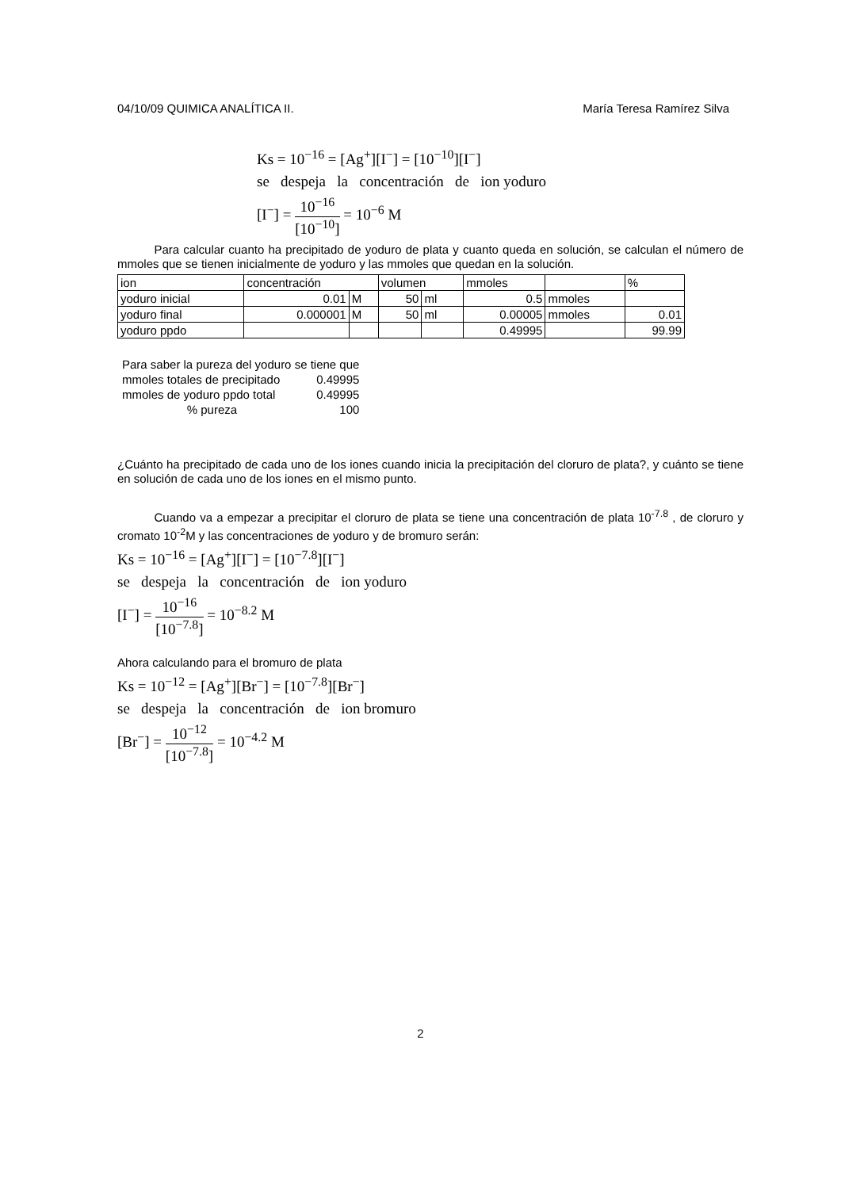04/10/09 QUIMICA ANALÍTICA II. María Teresa Ramírez Silva
Ks = 10<sup>−16</sup> = [Ag<sup>+</sup>][I<sup>−</sup>] = [10<sup>−10</sup>][I<sup>−</sup>]
se despeja la concentración de ion yoduro
[I<sup>−</sup>] = 10<sup>−16</sup> [10<sup>−10</sup>] = 10<sup>−6</sup> M
Para calcular cuanto ha precipitado de yoduro de plata y cuanto queda en solución, se calculan el número de mmoles que se tienen inicialmente de yoduro y las mmoles que quedan en la solución.
| ion | concentración | | volumen | | mmoles | | % |
| yoduro inicial | 0.01 | M | 50 | ml | 0.5 | mmoles | |
| yoduro final | 0.000001 | M | 50 | ml | 0.00005 | mmoles | 0.01 |
| yoduro ppdo | | | | | 0.49995 | | 99.99 |
| Para saber la pureza del yoduro se tiene que | |
| mmoles totales de precipitado | 0.49995 |
| mmoles de yoduro ppdo total | 0.49995 |
| % pureza | 100 |
¿Cuánto ha precipitado de cada uno de los iones cuando inicia la precipitación del cloruro de plata?, y cuánto se tiene en solución de cada uno de los iones en el mismo punto.
Cuando va a empezar a precipitar el cloruro de plata se tiene una concentración de plata 10<sup>-7.8</sup> , de cloruro y cromato 10<sup>-2</sup>M y las concentraciones de yoduro y de bromuro serán:
Ks = 10<sup>−16</sup> = [Ag<sup>+</sup>][I<sup>−</sup>] = [10<sup>−7.8</sup>][I<sup>−</sup>]
se despeja la concentración de ion yoduro
[I<sup>−</sup>] = 10<sup>−16</sup> [10<sup>−7.8</sup>] = 10<sup>−8.2</sup> M
Ahora calculando para el bromuro de plata
Ks = 10<sup>−12</sup> = [Ag<sup>+</sup>][Br<sup>−</sup>] = [10<sup>−7.8</sup>][Br<sup>−</sup>]
se despeja la concentración de ion bromuro
[Br<sup>−</sup>] = 10<sup>−12</sup> [10<sup>−7.8</sup>] = 10<sup>−4.2</sup> M
2